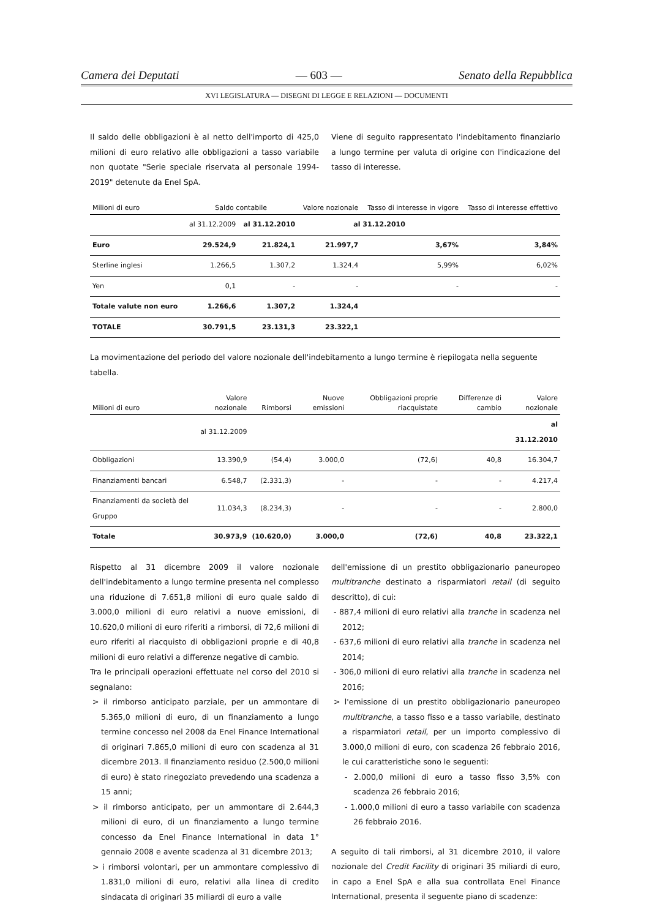Camera dei Deputati — 603 — Senato della Repubblica
XVI LEGISLATURA — DISEGNI DI LEGGE E RELAZIONI — DOCUMENTI
Il saldo delle obbligazioni è al netto dell'importo di 425,0 milioni di euro relativo alle obbligazioni a tasso variabile non quotate "Serie speciale riservata al personale 1994-2019" detenute da Enel SpA.
Viene di seguito rappresentato l'indebitamento finanziario a lungo termine per valuta di origine con l'indicazione del tasso di interesse.
| Milioni di euro | Saldo contabile | | Valore nozionale | Tasso di interesse in vigore | Tasso di interesse effettivo |
| --- | --- | --- | --- | --- | --- |
| | al 31.12.2009 | al 31.12.2010 | al 31.12.2010 | | |
| Euro | 29.524,9 | 21.824,1 | 21.997,7 | 3,67% | 3,84% |
| Sterline inglesi | 1.266,5 | 1.307,2 | 1.324,4 | 5,99% | 6,02% |
| Yen | 0,1 | - | - | - | - |
| Totale valute non euro | 1.266,6 | 1.307,2 | 1.324,4 | | |
| TOTALE | 30.791,5 | 23.131,3 | 23.322,1 | | |
La movimentazione del periodo del valore nozionale dell'indebitamento a lungo termine è riepilogata nella seguente tabella.
| Milioni di euro | Valore nozionale | Rimborsi | Nuove emissioni | Obbligazioni proprie riacquistate | Differenze di cambio | Valore nozionale |
| --- | --- | --- | --- | --- | --- | --- |
| | al 31.12.2009 | | | | | al 31.12.2010 |
| Obbligazioni | 13.390,9 | (54,4) | 3.000,0 | (72,6) | 40,8 | 16.304,7 |
| Finanziamenti bancari | 6.548,7 | (2.331,3) | - | - | - | 4.217,4 |
| Finanziamenti da società del Gruppo | 11.034,3 | (8.234,3) | - | - | - | 2.800,0 |
| Totale | 30.973,9 | (10.620,0) | 3.000,0 | (72,6) | 40,8 | 23.322,1 |
Rispetto al 31 dicembre 2009 il valore nozionale dell'indebitamento a lungo termine presenta nel complesso una riduzione di 7.651,8 milioni di euro quale saldo di 3.000,0 milioni di euro relativi a nuove emissioni, di 10.620,0 milioni di euro riferiti a rimborsi, di 72,6 milioni di euro riferiti al riacquisto di obbligazioni proprie e di 40,8 milioni di euro relativi a differenze negative di cambio.
Tra le principali operazioni effettuate nel corso del 2010 si segnalano:
> il rimborso anticipato parziale, per un ammontare di 5.365,0 milioni di euro, di un finanziamento a lungo termine concesso nel 2008 da Enel Finance International di originari 7.865,0 milioni di euro con scadenza al 31 dicembre 2013. Il finanziamento residuo (2.500,0 milioni di euro) è stato rinegoziato prevedendo una scadenza a 15 anni;
> il rimborso anticipato, per un ammontare di 2.644,3 milioni di euro, di un finanziamento a lungo termine concesso da Enel Finance International in data 1° gennaio 2008 e avente scadenza al 31 dicembre 2013;
> i rimborsi volontari, per un ammontare complessivo di 1.831,0 milioni di euro, relativi alla linea di credito sindacata di originari 35 miliardi di euro a valle
dell'emissione di un prestito obbligazionario paneuropeo multitranche destinato a risparmiatori retail (di seguito descritto), di cui:
- 887,4 milioni di euro relativi alla tranche in scadenza nel 2012;
- 637,6 milioni di euro relativi alla tranche in scadenza nel 2014;
- 306,0 milioni di euro relativi alla tranche in scadenza nel 2016;
> l'emissione di un prestito obbligazionario paneuropeo multitranche, a tasso fisso e a tasso variabile, destinato a risparmiatori retail, per un importo complessivo di 3.000,0 milioni di euro, con scadenza 26 febbraio 2016, le cui caratteristiche sono le seguenti:
- 2.000,0 milioni di euro a tasso fisso 3,5% con scadenza 26 febbraio 2016;
- 1.000,0 milioni di euro a tasso variabile con scadenza 26 febbraio 2016.
A seguito di tali rimborsi, al 31 dicembre 2010, il valore nozionale del Credit Facility di originari 35 miliardi di euro, in capo a Enel SpA e alla sua controllata Enel Finance International, presenta il seguente piano di scadenze: